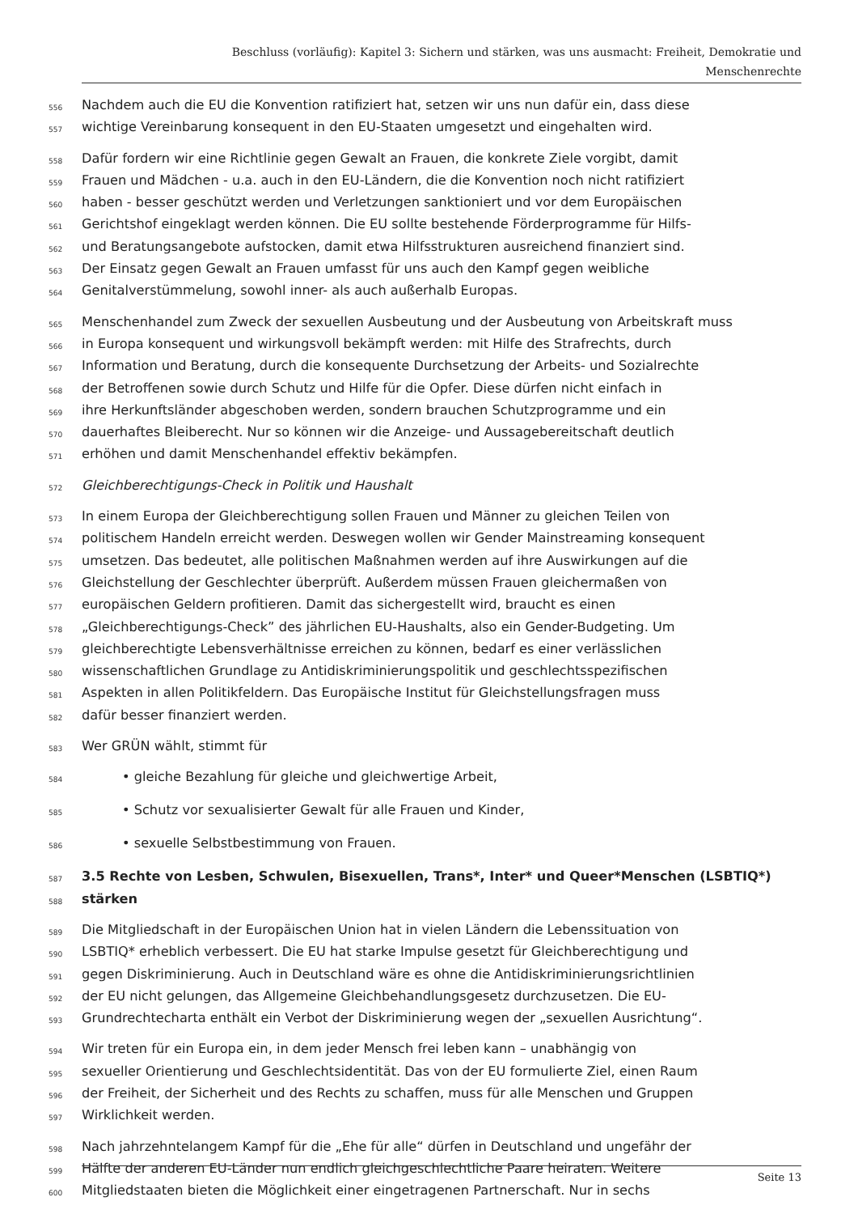Beschluss (vorläufig): Kapitel 3: Sichern und stärken, was uns ausmacht: Freiheit, Demokratie und
Menschenrechte
556 Nachdem auch die EU die Konvention ratifiziert hat, setzen wir uns nun dafür ein, dass diese
557 wichtige Vereinbarung konsequent in den EU-Staaten umgesetzt und eingehalten wird.
558 Dafür fordern wir eine Richtlinie gegen Gewalt an Frauen, die konkrete Ziele vorgibt, damit
559 Frauen und Mädchen - u.a. auch in den EU-Ländern, die die Konvention noch nicht ratifiziert
560 haben - besser geschützt werden und Verletzungen sanktioniert und vor dem Europäischen
561 Gerichtshof eingeklagt werden können. Die EU sollte bestehende Förderprogramme für Hilfs-
562 und Beratungsangebote aufstocken, damit etwa Hilfsstrukturen ausreichend finanziert sind.
563 Der Einsatz gegen Gewalt an Frauen umfasst für uns auch den Kampf gegen weibliche
564 Genitalverstümmelung, sowohl inner- als auch außerhalb Europas.
565 Menschenhandel zum Zweck der sexuellen Ausbeutung und der Ausbeutung von Arbeitskraft muss
566 in Europa konsequent und wirkungsvoll bekämpft werden: mit Hilfe des Strafrechts, durch
567 Information und Beratung, durch die konsequente Durchsetzung der Arbeits- und Sozialrechte
568 der Betroffenen sowie durch Schutz und Hilfe für die Opfer. Diese dürfen nicht einfach in
569 ihre Herkunftsländer abgeschoben werden, sondern brauchen Schutzprogramme und ein
570 dauerhaftes Bleiberecht. Nur so können wir die Anzeige- und Aussagebereitschaft deutlich
571 erhöhen und damit Menschenhandel effektiv bekämpfen.
572 Gleichberechtigungs-Check in Politik und Haushalt
573 In einem Europa der Gleichberechtigung sollen Frauen und Männer zu gleichen Teilen von
574 politischem Handeln erreicht werden. Deswegen wollen wir Gender Mainstreaming konsequent
575 umsetzen. Das bedeutet, alle politischen Maßnahmen werden auf ihre Auswirkungen auf die
576 Gleichstellung der Geschlechter überprüft. Außerdem müssen Frauen gleichermaßen von
577 europäischen Geldern profitieren. Damit das sichergestellt wird, braucht es einen
578 „Gleichberechtigungs-Check” des jährlichen EU-Haushalts, also ein Gender-Budgeting. Um
579 gleichberechtigte Lebensverhältnisse erreichen zu können, bedarf es einer verlässlichen
580 wissenschaftlichen Grundlage zu Antidiskriminierungspolitik und geschlechtsspezifischen
581 Aspekten in allen Politikfeldern. Das Europäische Institut für Gleichstellungsfragen muss
582 dafür besser finanziert werden.
583 Wer GRÜN wählt, stimmt für
584 • gleiche Bezahlung für gleiche und gleichwertige Arbeit,
585 • Schutz vor sexualisierter Gewalt für alle Frauen und Kinder,
586 • sexuelle Selbstbestimmung von Frauen.
587 3.5 Rechte von Lesben, Schwulen, Bisexuellen, Trans*, Inter* und Queer*Menschen (LSBTIQ*)
588 stärken
589 Die Mitgliedschaft in der Europäischen Union hat in vielen Ländern die Lebenssituation von
590 LSBTIQ* erheblich verbessert. Die EU hat starke Impulse gesetzt für Gleichberechtigung und
591 gegen Diskriminierung. Auch in Deutschland wäre es ohne die Antidiskriminierungsrichtlinien
592 der EU nicht gelungen, das Allgemeine Gleichbehandlungsgesetz durchzusetzen. Die EU-
593 Grundrechtecharta enthält ein Verbot der Diskriminierung wegen der „sexuellen Ausrichtung“.
594 Wir treten für ein Europa ein, in dem jeder Mensch frei leben kann – unabhängig von
595 sexueller Orientierung und Geschlechtsidentität. Das von der EU formulierte Ziel, einen Raum
596 der Freiheit, der Sicherheit und des Rechts zu schaffen, muss für alle Menschen und Gruppen
597 Wirklichkeit werden.
598 Nach jahrzehntelangem Kampf für die „Ehe für alle“ dürfen in Deutschland und ungefähr der
599 Hälfte der anderen EU-Länder nun endlich gleichgeschlechtliche Paare heiraten. Weitere
600 Mitgliedstaaten bieten die Möglichkeit einer eingetragenen Partnerschaft. Nur in sechs
Seite 13